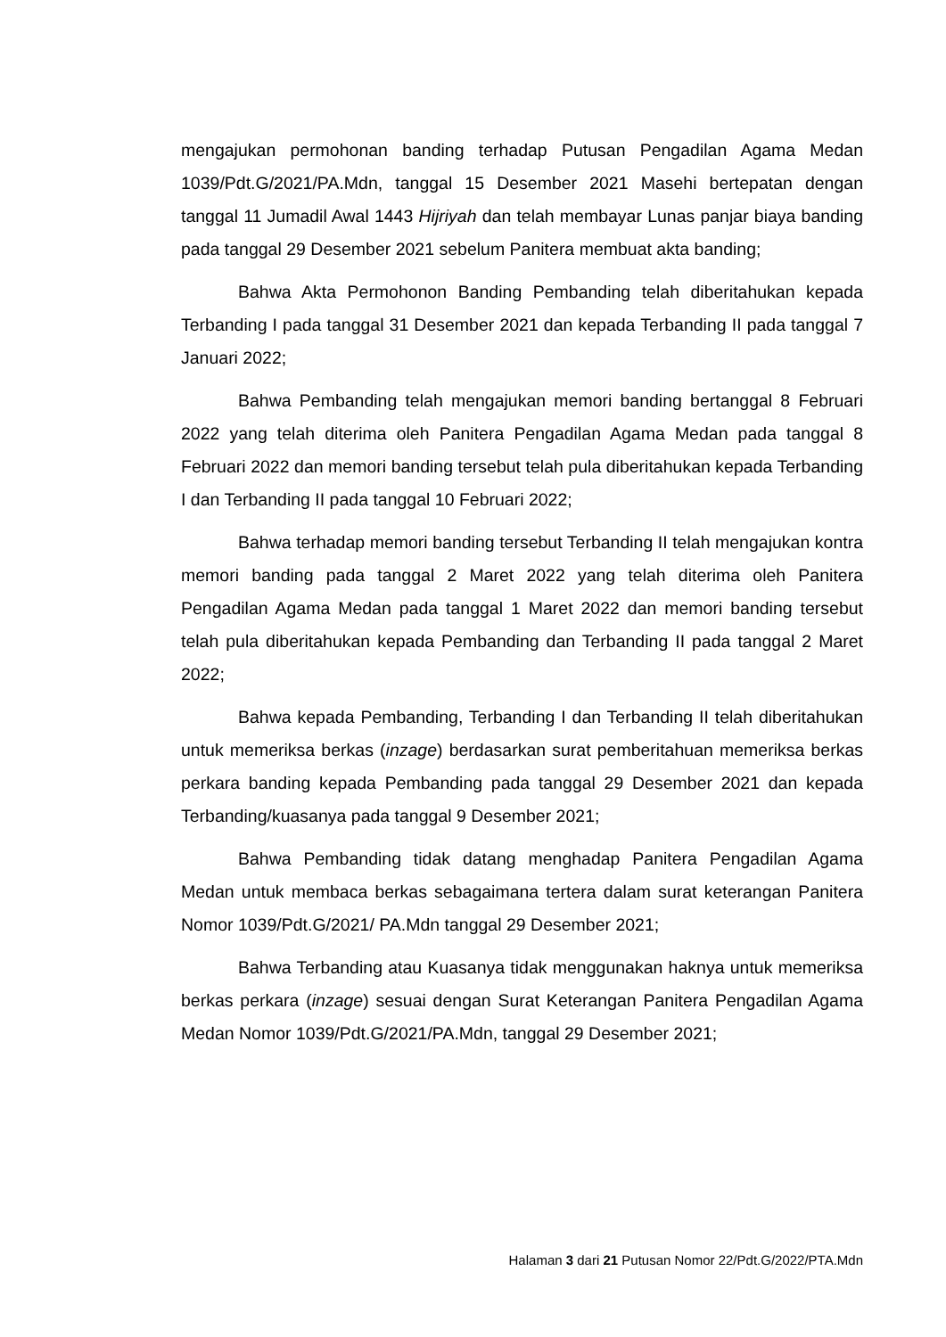mengajukan permohonan banding terhadap Putusan Pengadilan Agama Medan 1039/Pdt.G/2021/PA.Mdn, tanggal 15 Desember 2021 Masehi bertepatan dengan tanggal 11 Jumadil Awal 1443 Hijriyah dan telah membayar Lunas panjar biaya banding pada tanggal 29 Desember 2021 sebelum Panitera membuat akta banding;
Bahwa Akta Permohonon Banding Pembanding telah diberitahukan kepada Terbanding I pada tanggal 31 Desember 2021 dan kepada Terbanding II pada tanggal 7 Januari 2022;
Bahwa Pembanding telah mengajukan memori banding bertanggal 8 Februari 2022 yang telah diterima oleh Panitera Pengadilan Agama Medan pada tanggal 8 Februari 2022 dan memori banding tersebut telah pula diberitahukan kepada Terbanding I dan Terbanding II pada tanggal 10 Februari 2022;
Bahwa terhadap memori banding tersebut Terbanding II telah mengajukan kontra memori banding pada tanggal 2 Maret 2022 yang telah diterima oleh Panitera Pengadilan Agama Medan pada tanggal 1 Maret 2022 dan memori banding tersebut telah pula diberitahukan kepada Pembanding dan Terbanding II pada tanggal 2 Maret 2022;
Bahwa kepada Pembanding, Terbanding I dan Terbanding II telah diberitahukan untuk memeriksa berkas (inzage) berdasarkan surat pemberitahuan memeriksa berkas perkara banding kepada Pembanding pada tanggal 29 Desember 2021 dan kepada Terbanding/kuasanya pada tanggal 9 Desember 2021;
Bahwa Pembanding tidak datang menghadap Panitera Pengadilan Agama Medan untuk membaca berkas sebagaimana tertera dalam surat keterangan Panitera Nomor 1039/Pdt.G/2021/ PA.Mdn tanggal 29 Desember 2021;
Bahwa Terbanding atau Kuasanya tidak menggunakan haknya untuk memeriksa berkas perkara (inzage) sesuai dengan Surat Keterangan Panitera Pengadilan Agama Medan Nomor 1039/Pdt.G/2021/PA.Mdn, tanggal 29 Desember 2021;
Halaman 3 dari 21 Putusan Nomor 22/Pdt.G/2022/PTA.Mdn